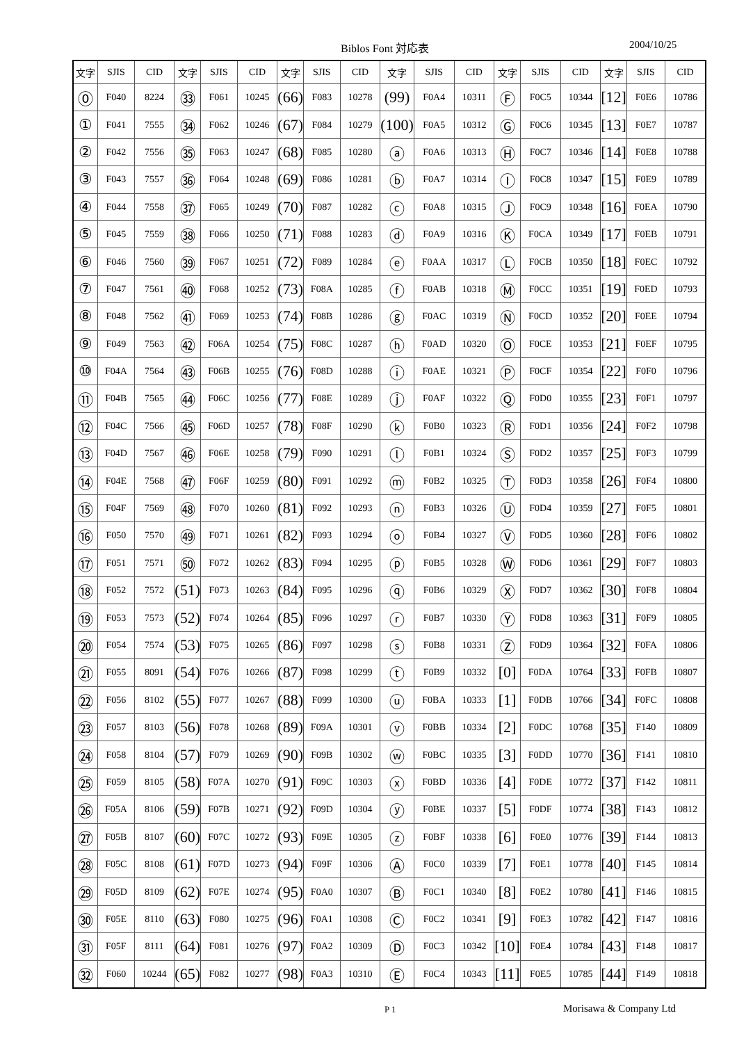Biblos Font 対応表 2004/10/25
| 文字 | SJIS | CID | 文字 | SJIS | CID | 文字 | SJIS | CID | 文字 | SJIS | CID | 文字 | SJIS | CID | 文字 | SJIS | CID |
| --- | --- | --- | --- | --- | --- | --- | --- | --- | --- | --- | --- | --- | --- | --- | --- | --- | --- |
| ⓪ | F040 | 8224 | ㉝ | F061 | 10245 | (66) | F083 | 10278 | (99) | F0A4 | 10311 | Ⓕ | F0C5 | 10344 | [12] | F0E6 | 10786 |
| ① | F041 | 7555 | ㉞ | F062 | 10246 | (67) | F084 | 10279 | (100) | F0A5 | 10312 | Ⓖ | F0C6 | 10345 | [13] | F0E7 | 10787 |
| ② | F042 | 7556 | ㉟ | F063 | 10247 | (68) | F085 | 10280 | ⓐ | F0A6 | 10313 | Ⓗ | F0C7 | 10346 | [14] | F0E8 | 10788 |
| ③ | F043 | 7557 | ㊱ | F064 | 10248 | (69) | F086 | 10281 | ⓑ | F0A7 | 10314 | Ⓘ | F0C8 | 10347 | [15] | F0E9 | 10789 |
| ④ | F044 | 7558 | ㊲ | F065 | 10249 | (70) | F087 | 10282 | ⓒ | F0A8 | 10315 | Ⓙ | F0C9 | 10348 | [16] | F0EA | 10790 |
| ⑤ | F045 | 7559 | ㊳ | F066 | 10250 | (71) | F088 | 10283 | ⓓ | F0A9 | 10316 | Ⓚ | F0CA | 10349 | [17] | F0EB | 10791 |
| ⑥ | F046 | 7560 | ㊴ | F067 | 10251 | (72) | F089 | 10284 | ⓔ | F0AA | 10317 | Ⓛ | F0CB | 10350 | [18] | F0EC | 10792 |
| ⑦ | F047 | 7561 | ㊵ | F068 | 10252 | (73) | F08A | 10285 | ⓕ | F0AB | 10318 | Ⓜ | F0CC | 10351 | [19] | F0ED | 10793 |
| ⑧ | F048 | 7562 | ㊶ | F069 | 10253 | (74) | F08B | 10286 | ⓖ | F0AC | 10319 | Ⓝ | F0CD | 10352 | [20] | F0EE | 10794 |
| ⑨ | F049 | 7563 | ㊷ | F06A | 10254 | (75) | F08C | 10287 | ⓗ | F0AD | 10320 | Ⓞ | F0CE | 10353 | [21] | F0EF | 10795 |
| ⑩ | F04A | 7564 | ㊸ | F06B | 10255 | (76) | F08D | 10288 | ⓘ | F0AE | 10321 | Ⓟ | F0CF | 10354 | [22] | F0F0 | 10796 |
| ⑪ | F04B | 7565 | ㊹ | F06C | 10256 | (77) | F08E | 10289 | ⓙ | F0AF | 10322 | Ⓠ | F0D0 | 10355 | [23] | F0F1 | 10797 |
| ⑫ | F04C | 7566 | ㊺ | F06D | 10257 | (78) | F08F | 10290 | ⓚ | F0B0 | 10323 | Ⓡ | F0D1 | 10356 | [24] | F0F2 | 10798 |
| ⑬ | F04D | 7567 | ㊻ | F06E | 10258 | (79) | F090 | 10291 | ⓛ | F0B1 | 10324 | Ⓢ | F0D2 | 10357 | [25] | F0F3 | 10799 |
| ⑭ | F04E | 7568 | ㊼ | F06F | 10259 | (80) | F091 | 10292 | ⓜ | F0B2 | 10325 | Ⓣ | F0D3 | 10358 | [26] | F0F4 | 10800 |
| ⑮ | F04F | 7569 | ㊽ | F070 | 10260 | (81) | F092 | 10293 | ⓝ | F0B3 | 10326 | Ⓤ | F0D4 | 10359 | [27] | F0F5 | 10801 |
| ⑯ | F050 | 7570 | ㊾ | F071 | 10261 | (82) | F093 | 10294 | ⓞ | F0B4 | 10327 | Ⓥ | F0D5 | 10360 | [28] | F0F6 | 10802 |
| ⑰ | F051 | 7571 | ㊿ | F072 | 10262 | (83) | F094 | 10295 | ⓟ | F0B5 | 10328 | Ⓦ | F0D6 | 10361 | [29] | F0F7 | 10803 |
| ⑱ | F052 | 7572 | (51) | F073 | 10263 | (84) | F095 | 10296 | ⓠ | F0B6 | 10329 | Ⓧ | F0D7 | 10362 | [30] | F0F8 | 10804 |
| ⑲ | F053 | 7573 | (52) | F074 | 10264 | (85) | F096 | 10297 | ⓡ | F0B7 | 10330 | Ⓨ | F0D8 | 10363 | [31] | F0F9 | 10805 |
| ⑳ | F054 | 7574 | (53) | F075 | 10265 | (86) | F097 | 10298 | ⓢ | F0B8 | 10331 | Ⓩ | F0D9 | 10364 | [32] | F0FA | 10806 |
| ㉑ | F055 | 8091 | (54) | F076 | 10266 | (87) | F098 | 10299 | ⓣ | F0B9 | 10332 | [0] | F0DA | 10764 | [33] | F0FB | 10807 |
| ㉒ | F056 | 8102 | (55) | F077 | 10267 | (88) | F099 | 10300 | ⓤ | F0BA | 10333 | [1] | F0DB | 10766 | [34] | F0FC | 10808 |
| ㉓ | F057 | 8103 | (56) | F078 | 10268 | (89) | F09A | 10301 | ⓥ | F0BB | 10334 | [2] | F0DC | 10768 | [35] | F140 | 10809 |
| ㉔ | F058 | 8104 | (57) | F079 | 10269 | (90) | F09B | 10302 | ⓦ | F0BC | 10335 | [3] | F0DD | 10770 | [36] | F141 | 10810 |
| ㉕ | F059 | 8105 | (58) | F07A | 10270 | (91) | F09C | 10303 | ⓧ | F0BD | 10336 | [4] | F0DE | 10772 | [37] | F142 | 10811 |
| ㉖ | F05A | 8106 | (59) | F07B | 10271 | (92) | F09D | 10304 | ⓨ | F0BE | 10337 | [5] | F0DF | 10774 | [38] | F143 | 10812 |
| ㉗ | F05B | 8107 | (60) | F07C | 10272 | (93) | F09E | 10305 | ⓩ | F0BF | 10338 | [6] | F0E0 | 10776 | [39] | F144 | 10813 |
| ㉘ | F05C | 8108 | (61) | F07D | 10273 | (94) | F09F | 10306 | Ⓐ | F0C0 | 10339 | [7] | F0E1 | 10778 | [40] | F145 | 10814 |
| ㉙ | F05D | 8109 | (62) | F07E | 10274 | (95) | F0A0 | 10307 | Ⓑ | F0C1 | 10340 | [8] | F0E2 | 10780 | [41] | F146 | 10815 |
| ㉚ | F05E | 8110 | (63) | F080 | 10275 | (96) | F0A1 | 10308 | Ⓒ | F0C2 | 10341 | [9] | F0E3 | 10782 | [42] | F147 | 10816 |
| ㉛ | F05F | 8111 | (64) | F081 | 10276 | (97) | F0A2 | 10309 | Ⓓ | F0C3 | 10342 | [10] | F0E4 | 10784 | [43] | F148 | 10817 |
| ㉜ | F060 | 10244 | (65) | F082 | 10277 | (98) | F0A3 | 10310 | Ⓔ | F0C4 | 10343 | [11] | F0E5 | 10785 | [44] | F149 | 10818 |
P 1 Morisawa & Company Ltd